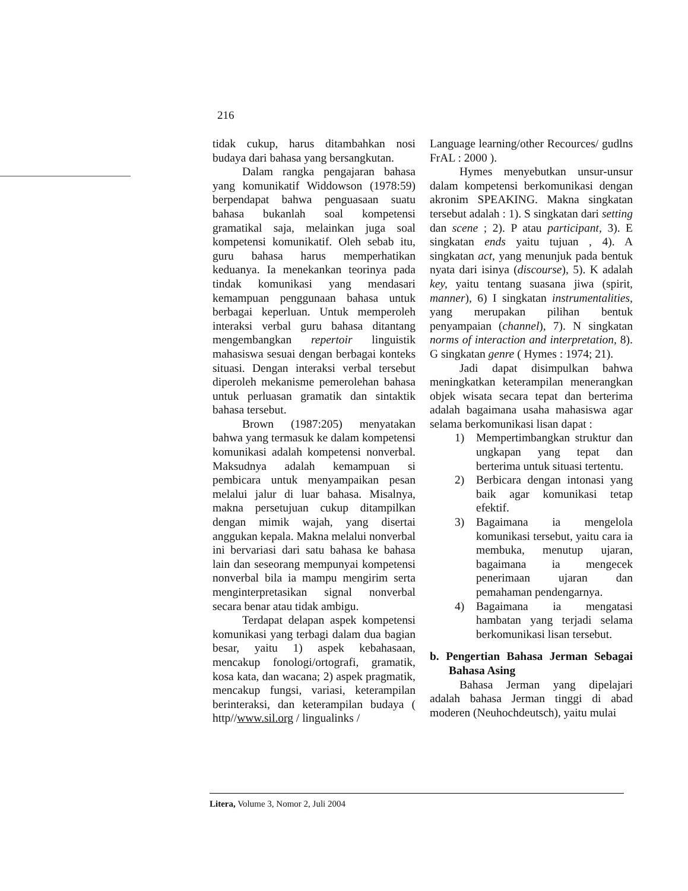216
tidak cukup, harus ditambahkan nosi budaya dari bahasa yang bersangkutan.
Dalam rangka pengajaran bahasa yang komunikatif Widdowson (1978:59) berpendapat bahwa penguasaan suatu bahasa bukanlah soal kompetensi gramatikal saja, melainkan juga soal kompetensi komunikatif. Oleh sebab itu, guru bahasa harus memperhatikan keduanya. Ia menekankan teorinya pada tindak komunikasi yang mendasari kemampuan penggunaan bahasa untuk berbagai keperluan. Untuk memperoleh interaksi verbal guru bahasa ditantang mengembangkan repertoir linguistik mahasiswa sesuai dengan berbagai konteks situasi. Dengan interaksi verbal tersebut diperoleh mekanisme pemerolehan bahasa untuk perluasan gramatik dan sintaktik bahasa tersebut.
Brown (1987:205) menyatakan bahwa yang termasuk ke dalam kompetensi komunikasi adalah kompetensi nonverbal. Maksudnya adalah kemampuan si pembicara untuk menyampaikan pesan melalui jalur di luar bahasa. Misalnya, makna persetujuan cukup ditampilkan dengan mimik wajah, yang disertai anggukan kepala. Makna melalui nonverbal ini bervariasi dari satu bahasa ke bahasa lain dan seseorang mempunyai kompetensi nonverbal bila ia mampu mengirim serta menginterpretasikan signal nonverbal secara benar atau tidak ambigu.
Terdapat delapan aspek kompetensi komunikasi yang terbagi dalam dua bagian besar, yaitu 1) aspek kebahasaan, mencakup fonologi/ortografi, gramatik, kosa kata, dan wacana; 2) aspek pragmatik, mencakup fungsi, variasi, keterampilan berinteraksi, dan keterampilan budaya ( http//www.sil.org / lingualinks /
Language learning/other Recources/ gudlns FrAL : 2000 ).
Hymes menyebutkan unsur-unsur dalam kompetensi berkomunikasi dengan akronim SPEAKING. Makna singkatan tersebut adalah : 1). S singkatan dari setting dan scene ; 2). P atau participant, 3). E singkatan ends yaitu tujuan , 4). A singkatan act, yang menunjuk pada bentuk nyata dari isinya (discourse), 5). K adalah key, yaitu tentang suasana jiwa (spirit, manner), 6) I singkatan instrumentalities, yang merupakan pilihan bentuk penyampaian (channel), 7). N singkatan norms of interaction and interpretation, 8). G singkatan genre ( Hymes : 1974; 21).
Jadi dapat disimpulkan bahwa meningkatkan keterampilan menerangkan objek wisata secara tepat dan berterima adalah bagaimana usaha mahasiswa agar selama berkomunikasi lisan dapat :
1) Mempertimbangkan struktur dan ungkapan yang tepat dan berterima untuk situasi tertentu.
2) Berbicara dengan intonasi yang baik agar komunikasi tetap efektif.
3) Bagaimana ia mengelola komunikasi tersebut, yaitu cara ia membuka, menutup ujaran, bagaimana ia mengecek penerimaan ujaran dan pemahaman pendengarnya.
4) Bagaimana ia mengatasi hambatan yang terjadi selama berkomunikasi lisan tersebut.
b. Pengertian Bahasa Jerman Sebagai Bahasa Asing
Bahasa Jerman yang dipelajari adalah bahasa Jerman tinggi di abad moderen (Neuhochdeutsch), yaitu mulai
Litera, Volume 3, Nomor 2, Juli 2004